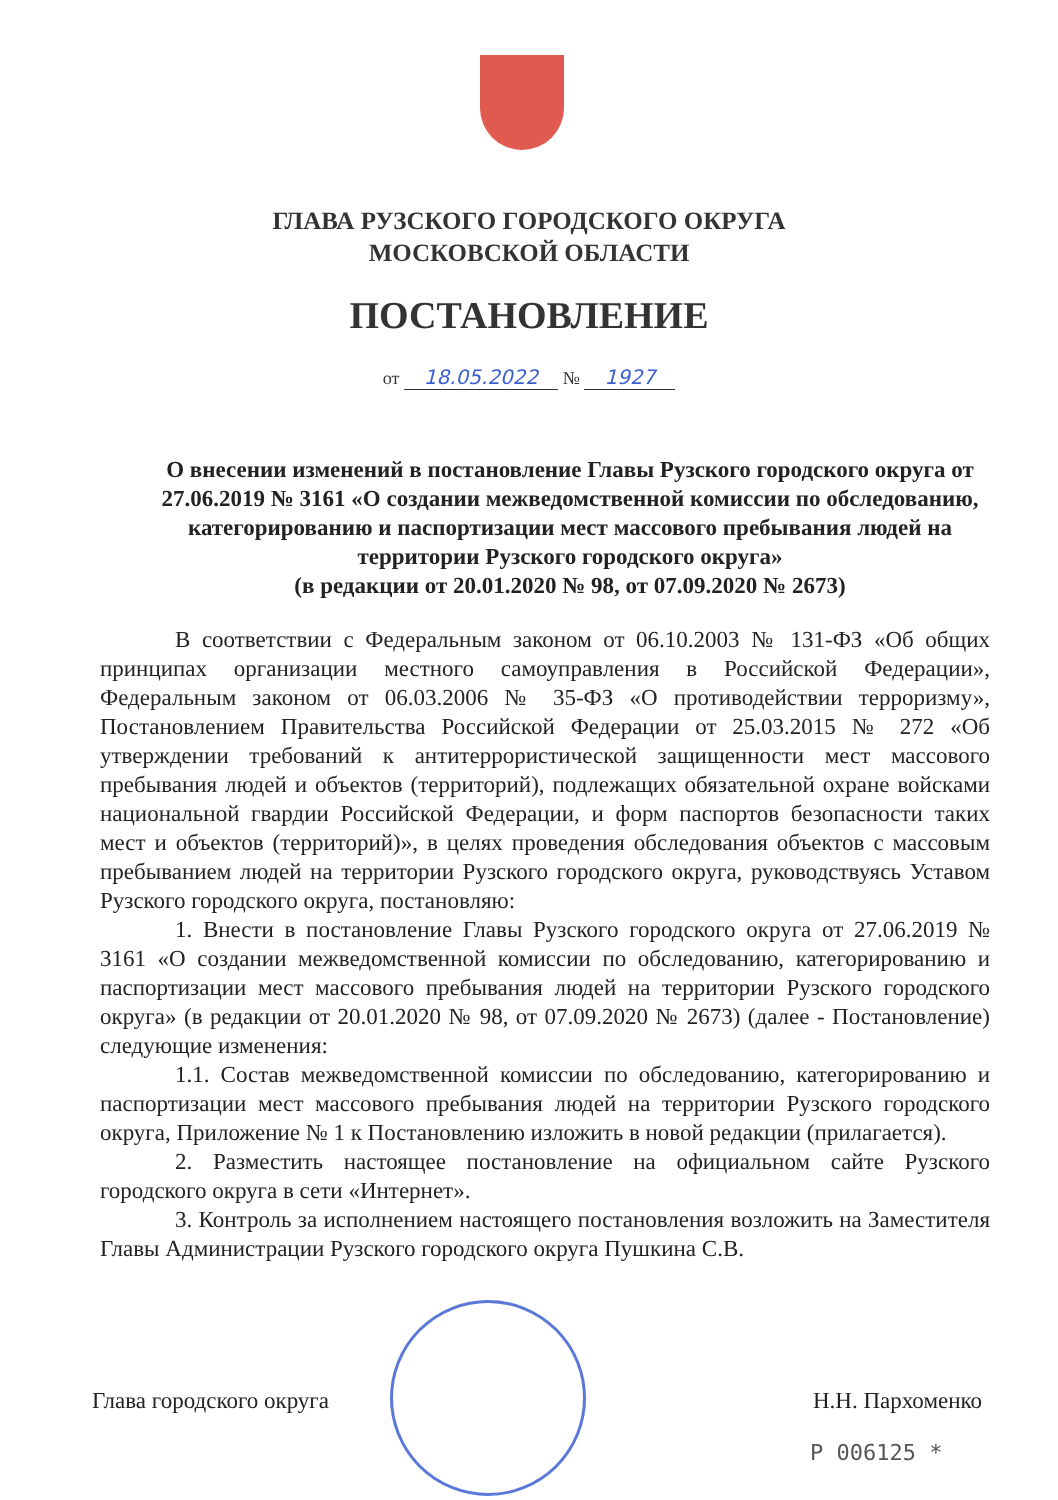ГЛАВА РУЗСКОГО ГОРОДСКОГО ОКРУГА
МОСКОВСКОЙ ОБЛАСТИ
ПОСТАНОВЛЕНИЕ
от 18.05.2022 № 1927
О внесении изменений в постановление Главы Рузского городского округа от 27.06.2019 № 3161 «О создании межведомственной комиссии по обследованию, категорированию и паспортизации мест массового пребывания людей на территории Рузского городского округа»
(в редакции от 20.01.2020 № 98, от 07.09.2020 № 2673)
В соответствии с Федеральным законом от 06.10.2003 № 131-ФЗ «Об общих принципах организации местного самоуправления в Российской Федерации», Федеральным законом от 06.03.2006 № 35-ФЗ «О противодействии терроризму», Постановлением Правительства Российской Федерации от 25.03.2015 № 272 «Об утверждении требований к антитеррористической защищенности мест массового пребывания людей и объектов (территорий), подлежащих обязательной охране войсками национальной гвардии Российской Федерации, и форм паспортов безопасности таких мест и объектов (территорий)», в целях проведения обследования объектов с массовым пребыванием людей на территории Рузского городского округа, руководствуясь Уставом Рузского городского округа, постановляю:
1. Внести в постановление Главы Рузского городского округа от 27.06.2019 № 3161 «О создании межведомственной комиссии по обследованию, категорированию и паспортизации мест массового пребывания людей на территории Рузского городского округа» (в редакции от 20.01.2020 № 98, от 07.09.2020 № 2673) (далее - Постановление) следующие изменения:
1.1. Состав межведомственной комиссии по обследованию, категорированию и паспортизации мест массового пребывания людей на территории Рузского городского округа, Приложение № 1 к Постановлению изложить в новой редакции (прилагается).
2. Разместить настоящее постановление на официальном сайте Рузского городского округа в сети «Интернет».
3. Контроль за исполнением настоящего постановления возложить на Заместителя Главы Администрации Рузского городского округа Пушкина С.В.
Глава городского округа Н.Н. Пархоменко
Р 006125 *